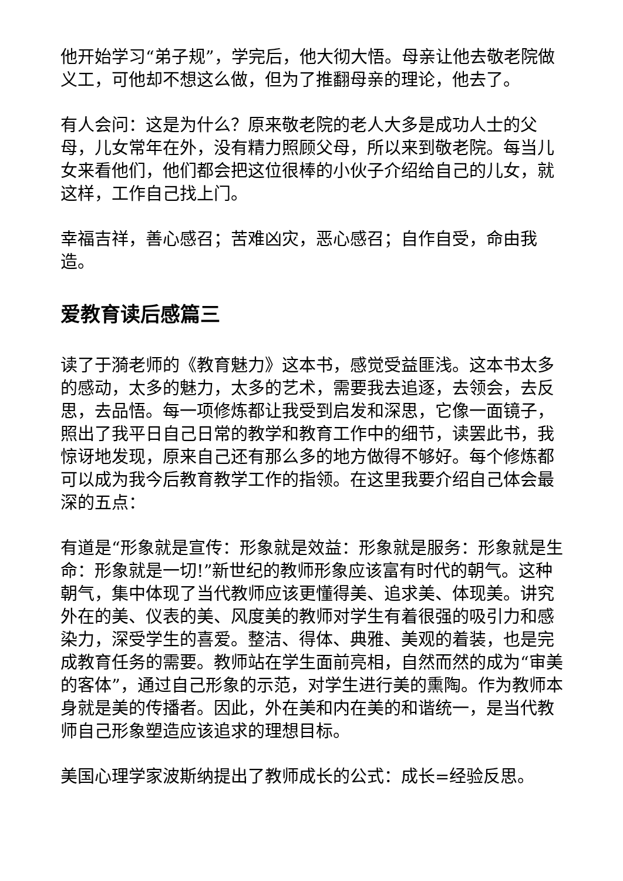他开始学习“弟子规”，学完后，他大彻大悟。母亲让他去敬老院做义工，可他却不想这么做，但为了推翻母亲的理论，他去了。
有人会问：这是为什么？原来敬老院的老人大多是成功人士的父母，儿女常年在外，没有精力照顾父母，所以来到敬老院。每当儿女来看他们，他们都会把这位很棒的小伙子介绍给自己的儿女，就这样，工作自己找上门。
幸福吉祥，善心感召；苦难凶灾，恶心感召；自作自受，命由我造。
爱教育读后感篇三
读了于漪老师的《教育魅力》这本书，感觉受益匪浅。这本书太多的感动，太多的魅力，太多的艺术，需要我去追逐，去领会，去反思，去品悟。每一项修炼都让我受到启发和深思，它像一面镜子，照出了我平日自己日常的教学和教育工作中的细节，读罢此书，我惊讶地发现，原来自己还有那么多的地方做得不够好。每个修炼都可以成为我今后教育教学工作的指领。在这里我要介绍自己体会最深的五点：
有道是“形象就是宣传：形象就是效益：形象就是服务：形象就是生命：形象就是一切!”新世纪的教师形象应该富有时代的朝气。这种朝气，集中体现了当代教师应该更懂得美、追求美、体现美。讲究外在的美、仪表的美、风度美的教师对学生有着很强的吸引力和感染力，深受学生的喜爱。整洁、得体、典雅、美观的着装，也是完成教育任务的需要。教师站在学生面前亮相，自然而然的成为“审美的客体”，通过自己形象的示范，对学生进行美的熏陶。作为教师本身就是美的传播者。因此，外在美和内在美的和谐统一，是当代教师自己形象塑造应该追求的理想目标。
美国心理学家波斯纳提出了教师成长的公式：成长=经验反思。